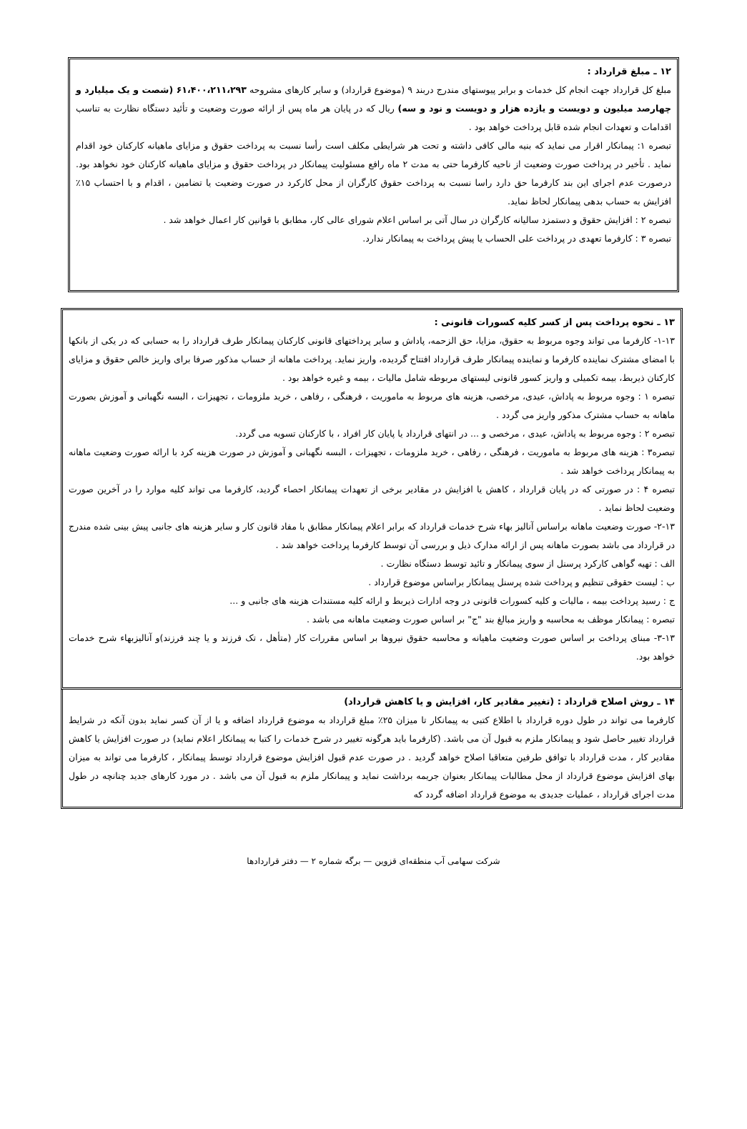۱۲ ـ مبلغ قرارداد :
مبلغ کل قرارداد جهت انجام کل خدمات و برابر پیوستهای مندرج دربند ۹ (موضوع قرارداد) و سایر کارهای مشروحه ۶۱،۴۰۰،۲۱۱،۲۹۳ (شصت و یک میلیارد و چهارصد میلیون و دویست و یازده هزار و دویست و نود و سه) ریال که در پایان هر ماه پس از ارائه صورت وضعیت و تأئید دستگاه نظارت به تناسب اقدامات و تعهدات انجام شده قابل پرداخت خواهد بود .
تبصره ۱: پیمانکار اقرار می نماید که بنیه مالی کافی داشته و تحت هر شرایطی مکلف است رأسا نسبت به پرداخت حقوق و مزایای ماهیانه کارکنان خود اقدام نماید . تأخیر در پرداخت صورت وضعیت از ناحیه کارفرما حتی به مدت ۲ ماه رافع مسئولیت پیمانکار در پرداخت حقوق و مزایای ماهیانه کارکنان خود نخواهد بود. درصورت عدم اجرای این بند کارفرما حق دارد راسا نسبت به پرداخت حقوق کارگران از محل کارکرد در صورت وضعیت یا تضامین ، اقدام و با احتساب ۱۵٪ افزایش به حساب بدهی پیمانکار لحاظ نماید.
تبصره ۲ : افزایش حقوق و دستمزد سالیانه کارگران در سال آتی بر اساس اعلام شورای عالی کار، مطابق با قوانین کار اعمال خواهد شد .
تبصره ۳ : کارفرما تعهدی در پرداخت علی الحساب یا پیش پرداخت به پیمانکار ندارد.
۱۳ ـ نحوه پرداخت پس از کسر کلیه کسورات قانونی :
۱-۱۳- کارفرما می تواند وجوه مربوط به حقوق، مزایا، حق الزحمه، پاداش و سایر پرداختهای قانونی کارکنان پیمانکار طرف قرارداد را به حسابی که در یکی از بانکها با امضای مشترک نماینده کارفرما و نماینده پیمانکار طرف قرارداد افتتاح گردیده، واریز نماید. پرداخت ماهانه از حساب مذکور صرفا برای واریز خالص حقوق و مزایای کارکنان ذیربط، بیمه تکمیلی و واریز کسور قانونی لیستهای مربوطه شامل مالیات ، بیمه و غیره خواهد بود .
تبصره ۱ : وجوه مربوط به پاداش، عیدی، مرخصی، هزینه های مربوط به ماموریت ، فرهنگی ، رفاهی ، خرید ملزومات ، تجهیزات ، البسه نگهبانی و آموزش بصورت ماهانه به حساب مشترک مذکور واریز می گردد .
تبصره ۲ : وجوه مربوط به پاداش، عیدی ، مرخصی و ... در انتهای قرارداد یا پایان کار افراد ، با کارکنان تسویه می گردد.
تبصره۳ : هزینه های مربوط به ماموریت ، فرهنگی ، رفاهی ، خرید ملزومات ، تجهیزات ، البسه نگهبانی و آموزش در صورت هزینه کرد با ارائه صورت وضعیت ماهانه به پیمانکار پرداخت خواهد شد .
تبصره ۴ : در صورتی که در پایان قرارداد ، کاهش یا افزایش در مقادیر برخی از تعهدات پیمانکار احصاء گردید، کارفرما می تواند کلیه موارد را در آخرین صورت وضعیت لحاظ نماید .
۲-۱۳- صورت وضعیت ماهانه براساس آنالیز بهاء شرح خدمات قرارداد که برابر اعلام پیمانکار مطابق با مفاد قانون کار و سایر هزینه های جانبی پیش بینی شده مندرج در قرارداد می باشد بصورت ماهانه پس از ارائه مدارک ذیل و بررسی آن توسط کارفرما پرداخت خواهد شد .
الف : تهیه گواهی کارکرد پرسنل از سوی پیمانکار و تائید توسط دستگاه نظارت .
ب : لیست حقوقی تنظیم و پرداخت شده پرسنل پیمانکار براساس موضوع قرارداد .
ج : رسید پرداخت بیمه ، مالیات و کلیه کسورات قانونی در وجه ادارات ذیربط و ارائه کلیه مستندات هزینه های جانبی و ...
تبصره : پیمانکار موظف به محاسبه و واریز مبالغ بند "ج" بر اساس صورت وضعیت ماهانه می باشد .
۳-۱۳- مبنای پرداخت بر اساس صورت وضعیت ماهیانه و محاسبه حقوق نیروها بر اساس مقررات کار (متأهل ، تک فرزند و یا چند فرزند)و آنالیزبهاء شرح خدمات خواهد بود.
۱۴ ـ روش اصلاح قرارداد : (تغییر مقادیر کار، افزایش و یا کاهش قرارداد)
کارفرما می تواند در طول دوره قرارداد با اطلاع کتبی به پیمانکار تا میزان ۲۵٪ مبلغ قرارداد به موضوع قرارداد اضافه و یا از آن کسر نماید بدون آنکه در شرایط قرارداد تغییر حاصل شود و پیمانکار ملزم به قبول آن می باشد. (کارفرما باید هرگونه تغییر در شرح خدمات را کتبا به پیمانکار اعلام نماید) در صورت افزایش یا کاهش مقادیر کار ، مدت قرارداد با توافق طرفین متعاقبا اصلاح خواهد گردید . در صورت عدم قبول افزایش موضوع قرارداد توسط پیمانکار ، کارفرما می تواند به میزان بهای افزایش موضوع قرارداد از محل مطالبات پیمانکار بعنوان جریمه برداشت نماید و پیمانکار ملزم به قبول آن می باشد . در مورد کارهای جدید چنانچه در طول مدت اجرای قرارداد ، عملیات جدیدی به موضوع قرارداد اضافه گردد که
شرکت سهامی آب منطقه‌ای قزوین — برگه شماره ۲ — دفتر قراردادها